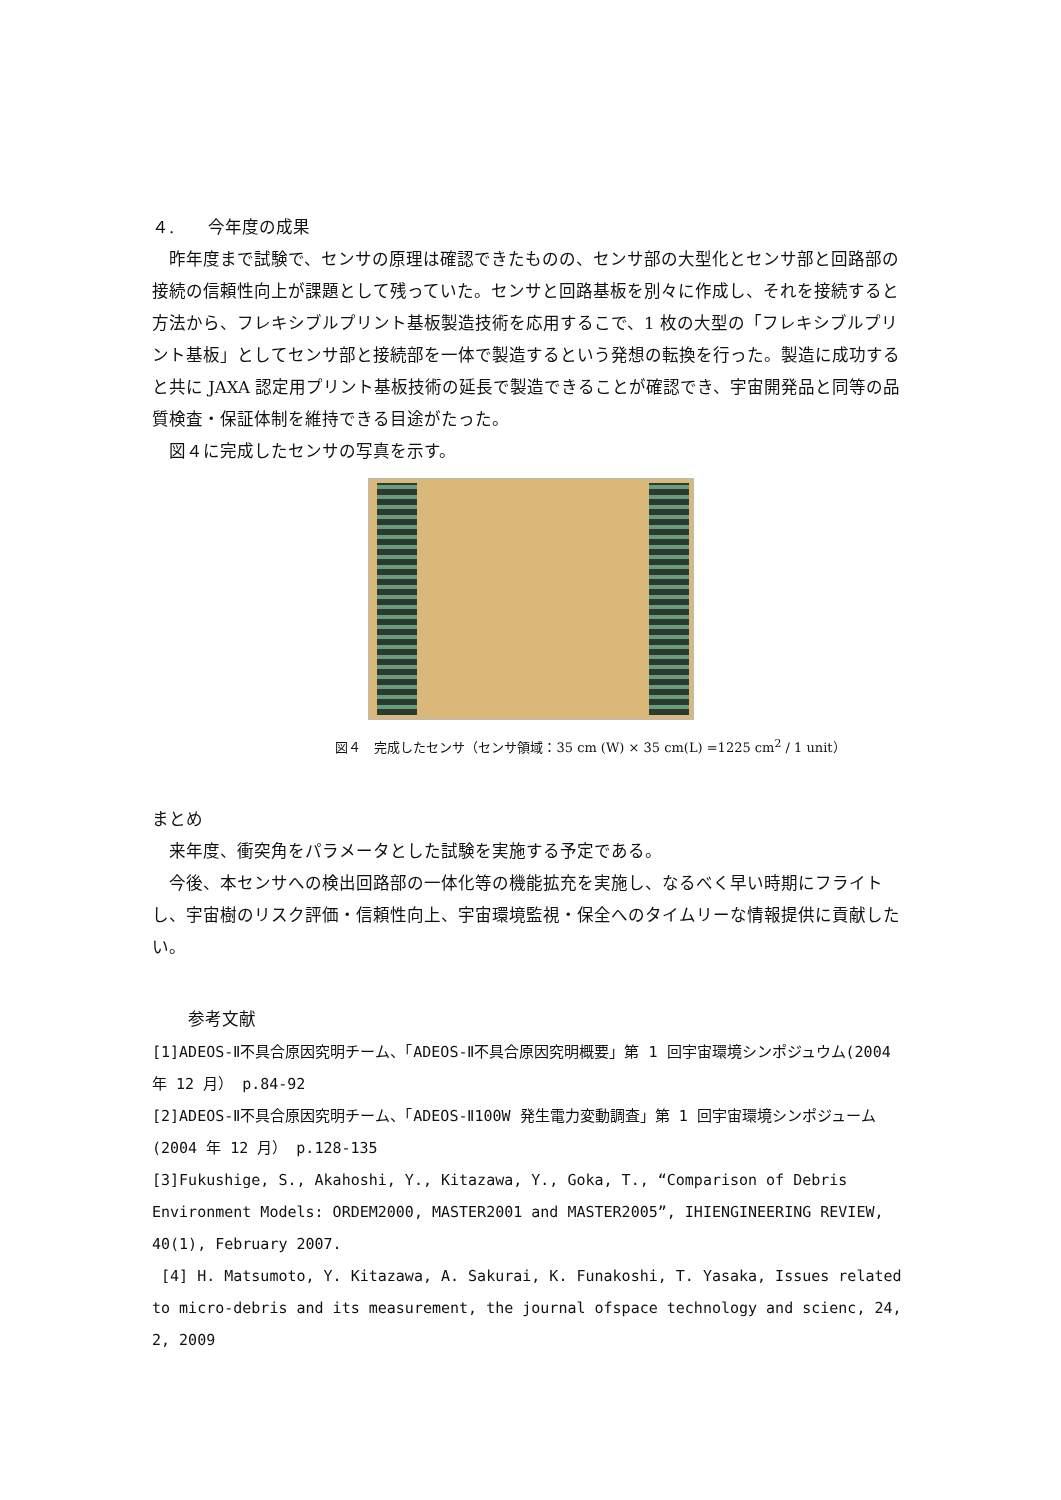４.　　今年度の成果
昨年度まで試験で、センサの原理は確認できたものの、センサ部の大型化とセンサ部と回路部の接続の信頼性向上が課題として残っていた。センサと回路基板を別々に作成し、それを接続すると方法から、フレキシブルプリント基板製造技術を応用するこで、1 枚の大型の「フレキシブルプリント基板」としてセンサ部と接続部を一体で製造するという発想の転換を行った。製造に成功すると共に JAXA 認定用プリント基板技術の延長で製造できることが確認でき、宇宙開発品と同等の品質検査・保証体制を維持できる目途がたった。
図４に完成したセンサの写真を示す。
図４　完成したセンサ（センサ領域：35 cm (W) × 35 cm(L) =1225 cm<sup>2</sup> / 1 unit）
まとめ
来年度、衝突角をパラメータとした試験を実施する予定である。
今後、本センサへの検出回路部の一体化等の機能拡充を実施し、なるべく早い時期にフライトし、宇宙樹のリスク評価・信頼性向上、宇宙環境監視・保全へのタイムリーな情報提供に貢献したい。
参考文献
[1]ADEOS-Ⅱ不具合原因究明チーム、「ADEOS-Ⅱ不具合原因究明概要」第 1 回宇宙環境シンポジュウム(2004 年 12 月） p.84-92
[2]ADEOS-Ⅱ不具合原因究明チーム、「ADEOS-Ⅱ100W 発生電力変動調査」第 1 回宇宙環境シンポジューム(2004 年 12 月） p.128-135
[3]Fukushige, S., Akahoshi, Y., Kitazawa, Y., Goka, T., “Comparison of Debris Environment Models: ORDEM2000, MASTER2001 and MASTER2005”, IHIENGINEERING REVIEW, 40(1), February 2007.
[4] H. Matsumoto, Y. Kitazawa, A. Sakurai, K. Funakoshi, T. Yasaka, Issues related to micro-debris and its measurement, the journal ofspace technology and scienc, 24, 2, 2009